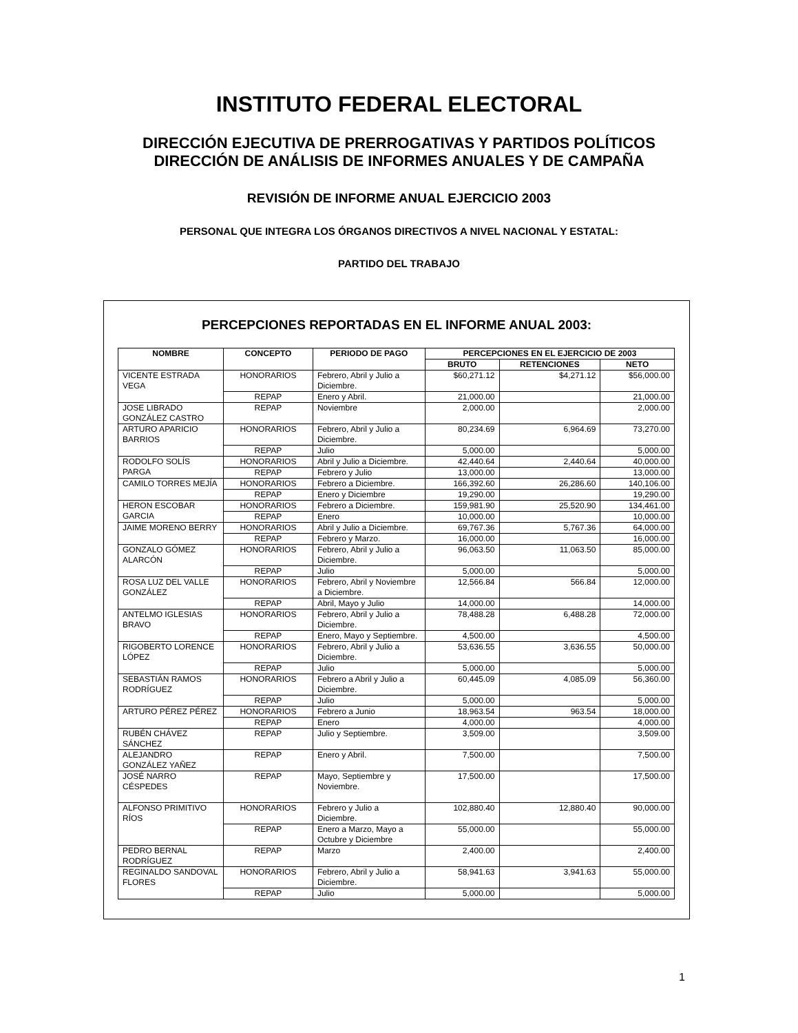INSTITUTO FEDERAL ELECTORAL
DIRECCIÓN EJECUTIVA DE PRERROGATIVAS Y PARTIDOS POLÍTICOS
DIRECCIÓN DE ANÁLISIS DE INFORMES ANUALES Y DE CAMPAÑA
REVISIÓN DE INFORME ANUAL EJERCICIO 2003
PERSONAL QUE INTEGRA LOS ÓRGANOS DIRECTIVOS A NIVEL NACIONAL Y ESTATAL:
PARTIDO DEL TRABAJO
PERCEPCIONES REPORTADAS EN EL INFORME ANUAL 2003:
| NOMBRE | CONCEPTO | PERIODO DE PAGO | PERCEPCIONES EN EL EJERCICIO DE 2003 | | |
| --- | --- | --- | --- | --- | --- |
| | | | BRUTO | RETENCIONES | NETO |
| VICENTE ESTRADA VEGA | HONORARIOS | Febrero, Abril y Julio a Diciembre. | $60,271.12 | $4,271.12 | $56,000.00 |
| | REPAP | Enero y Abril. | 21,000.00 | | 21,000.00 |
| JOSE LIBRADO GONZÁLEZ CASTRO | REPAP | Noviembre | 2,000.00 | | 2,000.00 |
| ARTURO APARICIO BARRIOS | HONORARIOS | Febrero, Abril y Julio a Diciembre. | 80,234.69 | 6,964.69 | 73,270.00 |
| | REPAP | Julio | 5,000.00 | | 5,000.00 |
| RODOLFO SOLÍS PARGA | HONORARIOS | Abril y Julio a Diciembre. | 42,440.64 | 2,440.64 | 40,000.00 |
| | REPAP | Febrero y Julio | 13,000.00 | | 13,000.00 |
| CAMILO TORRES MEJÍA | HONORARIOS | Febrero a Diciembre. | 166,392.60 | 26,286.60 | 140,106.00 |
| | REPAP | Enero y Diciembre | 19,290.00 | | 19,290.00 |
| HERON ESCOBAR GARCIA | HONORARIOS | Febrero a Diciembre. | 159,981.90 | 25,520.90 | 134,461.00 |
| | REPAP | Enero | 10,000.00 | | 10,000.00 |
| JAIME MORENO BERRY | HONORARIOS | Abril y Julio a Diciembre. | 69,767.36 | 5,767.36 | 64,000.00 |
| | REPAP | Febrero y Marzo. | 16,000.00 | | 16,000.00 |
| GONZALO GÓMEZ ALARCÓN | HONORARIOS | Febrero, Abril y Julio a Diciembre. | 96,063.50 | 11,063.50 | 85,000.00 |
| | REPAP | Julio | 5,000.00 | | 5,000.00 |
| ROSA LUZ DEL VALLE GONZÁLEZ | HONORARIOS | Febrero, Abril y Noviembre a Diciembre. | 12,566.84 | 566.84 | 12,000.00 |
| | REPAP | Abril, Mayo y Julio | 14,000.00 | | 14,000.00 |
| ANTELMO IGLESIAS BRAVO | HONORARIOS | Febrero, Abril y Julio a Diciembre. | 78,488.28 | 6,488.28 | 72,000.00 |
| | REPAP | Enero, Mayo y Septiembre. | 4,500.00 | | 4,500.00 |
| RIGOBERTO LORENCE LÓPEZ | HONORARIOS | Febrero, Abril y Julio a Diciembre. | 53,636.55 | 3,636.55 | 50,000.00 |
| | REPAP | Julio | 5,000.00 | | 5,000.00 |
| SEBASTIÁN RAMOS RODRÍGUEZ | HONORARIOS | Febrero a Abril y Julio a Diciembre. | 60,445.09 | 4,085.09 | 56,360.00 |
| | REPAP | Julio | 5,000.00 | | 5,000.00 |
| ARTURO PÉREZ PÉREZ | HONORARIOS | Febrero a Junio | 18,963.54 | 963.54 | 18,000.00 |
| | REPAP | Enero | 4,000.00 | | 4,000.00 |
| RUBÉN CHÁVEZ SÁNCHEZ | REPAP | Julio y Septiembre. | 3,509.00 | | 3,509.00 |
| ALEJANDRO GONZÁLEZ YAÑEZ | REPAP | Enero y Abril. | 7,500.00 | | 7,500.00 |
| JOSÉ NARRO CÉSPEDES | REPAP | Mayo, Septiembre y Noviembre. | 17,500.00 | | 17,500.00 |
| ALFONSO PRIMITIVO RÍOS | HONORARIOS | Febrero y Julio a Diciembre. | 102,880.40 | 12,880.40 | 90,000.00 |
| | REPAP | Enero a Marzo, Mayo a Octubre y Diciembre | 55,000.00 | | 55,000.00 |
| PEDRO BERNAL RODRÍGUEZ | REPAP | Marzo | 2,400.00 | | 2,400.00 |
| REGINALDO SANDOVAL FLORES | HONORARIOS | Febrero, Abril y Julio a Diciembre. | 58,941.63 | 3,941.63 | 55,000.00 |
| | REPAP | Julio | 5,000.00 | | 5,000.00 |
1